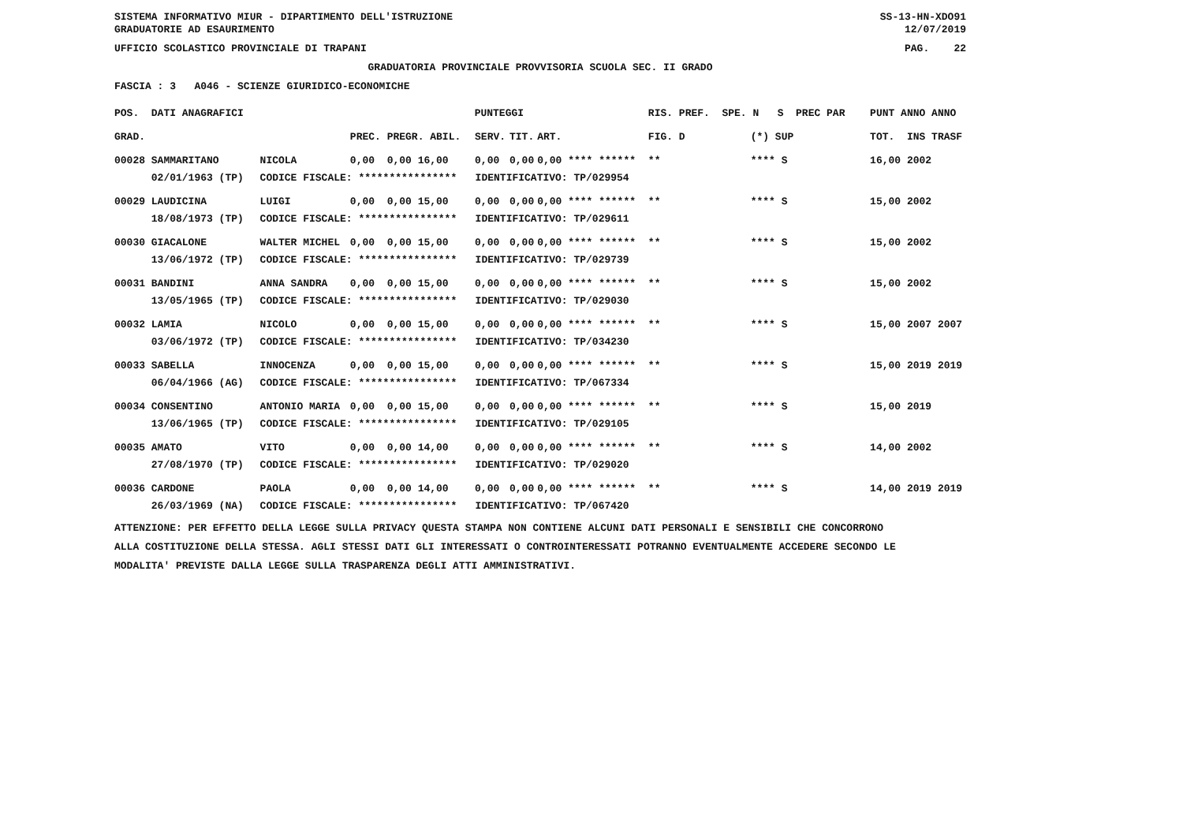SISTEMA INFORMATIVO MIUR - DIPARTIMENTO DELL'ISTRUZIONE
GRADUATORIE AD ESAURIMENTO SS-13-HN-XDO91
12/07/2019
UFFICIO SCOLASTICO PROVINCIALE DI TRAPANI PAG. 22
GRADUATORIA PROVINCIALE PROVVISORIA SCUOLA SEC. II GRADO
FASCIA : 3 A046 - SCIENZE GIURIDICO-ECONOMICHE
| POS. DATI ANAGRAFICI | | PUNTEGGI | | | | | RIS. PREF. SPE. N S PREC PAR | | | PUNT ANNO ANNO |
| --- | --- | --- | --- | --- | --- | --- | --- | --- | --- | --- |
| GRAD. | | PREC. PREGR. ABIL. | SERV. | TIT. | ART. | | FIG. D | (*) SUP | | TOT. INS TRASF |
| 00028 SAMMARITANO | NICOLA | 0,00 0,00 16,00 | 0,00 | 0,00 | 0,00 **** ****** | | ** | **** S | | 16,00 2002 |
| 02/01/1963 (TP) | CODICE FISCALE: **************** IDENTIFICATIVO: TP/029954 | | | | | | | | | |
| 00029 LAUDICINA | LUIGI | 0,00 0,00 15,00 | 0,00 | 0,00 | 0,00 **** ****** | | ** | **** S | | 15,00 2002 |
| 18/08/1973 (TP) | CODICE FISCALE: **************** IDENTIFICATIVO: TP/029611 | | | | | | | | | |
| 00030 GIACALONE | WALTER MICHEL | 0,00 0,00 15,00 | 0,00 | 0,00 | 0,00 **** ****** | | ** | **** S | | 15,00 2002 |
| 13/06/1972 (TP) | CODICE FISCALE: **************** IDENTIFICATIVO: TP/029739 | | | | | | | | | |
| 00031 BANDINI | ANNA SANDRA | 0,00 0,00 15,00 | 0,00 | 0,00 | 0,00 **** ****** | | ** | **** S | | 15,00 2002 |
| 13/05/1965 (TP) | CODICE FISCALE: **************** IDENTIFICATIVO: TP/029030 | | | | | | | | | |
| 00032 LAMIA | NICOLO | 0,00 0,00 15,00 | 0,00 | 0,00 | 0,00 **** ****** | | ** | **** S | | 15,00 2007 2007 |
| 03/06/1972 (TP) | CODICE FISCALE: **************** IDENTIFICATIVO: TP/034230 | | | | | | | | | |
| 00033 SABELLA | INNOCENZA | 0,00 0,00 15,00 | 0,00 | 0,00 | 0,00 **** ****** | | ** | **** S | | 15,00 2019 2019 |
| 06/04/1966 (AG) | CODICE FISCALE: **************** IDENTIFICATIVO: TP/067334 | | | | | | | | | |
| 00034 CONSENTINO | ANTONIO MARIA | 0,00 0,00 15,00 | 0,00 | 0,00 | 0,00 **** ****** | | ** | **** S | | 15,00 2019 |
| 13/06/1965 (TP) | CODICE FISCALE: **************** IDENTIFICATIVO: TP/029105 | | | | | | | | | |
| 00035 AMATO | VITO | 0,00 0,00 14,00 | 0,00 | 0,00 | 0,00 **** ****** | | ** | **** S | | 14,00 2002 |
| 27/08/1970 (TP) | CODICE FISCALE: **************** IDENTIFICATIVO: TP/029020 | | | | | | | | | |
| 00036 CARDONE | PAOLA | 0,00 0,00 14,00 | 0,00 | 0,00 | 0,00 **** ****** | | ** | **** S | | 14,00 2019 2019 |
| 26/03/1969 (NA) | CODICE FISCALE: **************** IDENTIFICATIVO: TP/067420 | | | | | | | | | |
ATTENZIONE: PER EFFETTO DELLA LEGGE SULLA PRIVACY QUESTA STAMPA NON CONTIENE ALCUNI DATI PERSONALI E SENSIBILI CHE CONCORRONO
ALLA COSTITUZIONE DELLA STESSA. AGLI STESSI DATI GLI INTERESSATI O CONTROINTERESSATI POTRANNO EVENTUALMENTE ACCEDERE SECONDO LE
MODALITA' PREVISTE DALLA LEGGE SULLA TRASPARENZA DEGLI ATTI AMMINISTRATIVI.